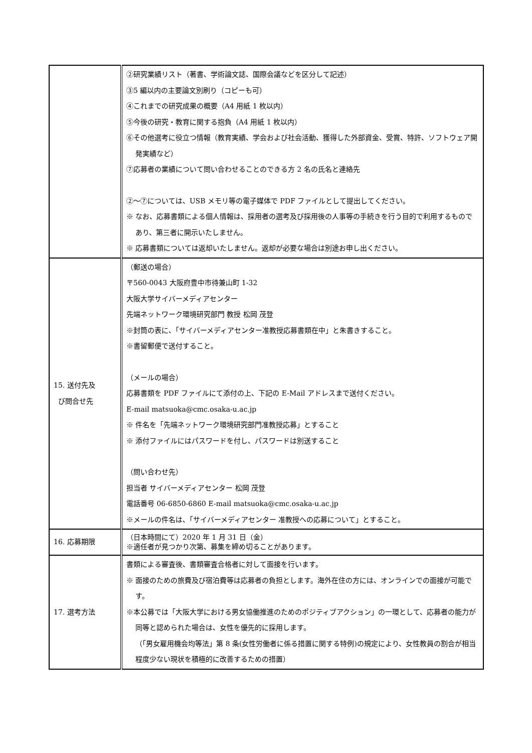| | ②研究業績リスト（著書、学術論文誌、国際会議などを区分して記述） ③5 編以内の主要論文別刷り（コピーも可） ④これまでの研究成果の概要（A4 用紙 1 枚以内） ⑤今後の研究・教育に関する抱負（A4 用紙 1 枚以内） ⑥その他選考に役立つ情報（教育実績、学会および社会活動、獲得した外部資金、受賞、特許、ソフトウェア開発実績など） ⑦応募者の業績について問い合わせることのできる方 2 名の氏名と連絡先 ②～⑦については、USB メモリ等の電子媒体で PDF ファイルとして提出してください。 ※ なお、応募書類による個人情報は、採用者の選考及び採用後の人事等の手続きを行う目的で利用するものであり、第三者に開示いたしません。 ※ 応募書類については返却いたしません。返却が必要な場合は別途お申し出ください。 |
| 15. 送付先及 び問合せ先 | （郵送の場合） 〒560-0043 大阪府豊中市待兼山町 1-32 大阪大学サイバーメディアセンター 先端ネットワーク環境研究部門 教授 松岡 茂登 ※封筒の表に、「サイバーメディアセンター准教授応募書類在中」と朱書きすること。 ※書留郵便で送付すること。 （メールの場合） 応募書類を PDF ファイルにて添付の上、下記の E-Mail アドレスまで送付ください。 E-mail matsuoka@cmc.osaka-u.ac.jp ※ 件名を「先端ネットワーク環境研究部門准教授応募」とすること ※ 添付ファイルにはパスワードを付し、パスワードは別送すること （問い合わせ先） 担当者 サイバーメディアセンター 松岡 茂登 電話番号 06-6850-6860 E-mail matsuoka@cmc.osaka-u.ac.jp ※メールの件名は、「サイバーメディアセンター 准教授への応募について」とすること。 |
| 16. 応募期限 | （日本時間にて）2020 年 1 月 31 日（金） ※適任者が見つかり次第、募集を締め切ることがあります。 |
| 17. 選考方法 | 書類による審査後、書類審査合格者に対して面接を行います。 ※ 面接のための旅費及び宿泊費等は応募者の負担とします。海外在住の方には、オンラインでの面接が可能です。 ※本公募では「大阪大学における男女協働推進のためのポジティブアクション」の一環として、応募者の能力が同等と認められた場合は、女性を優先的に採用します。 （「男女雇用機会均等法」第 8 条(女性労働者に係る措置に関する特例)の規定により、女性教員の割合が相当程度少ない現状を積極的に改善するための措置） |